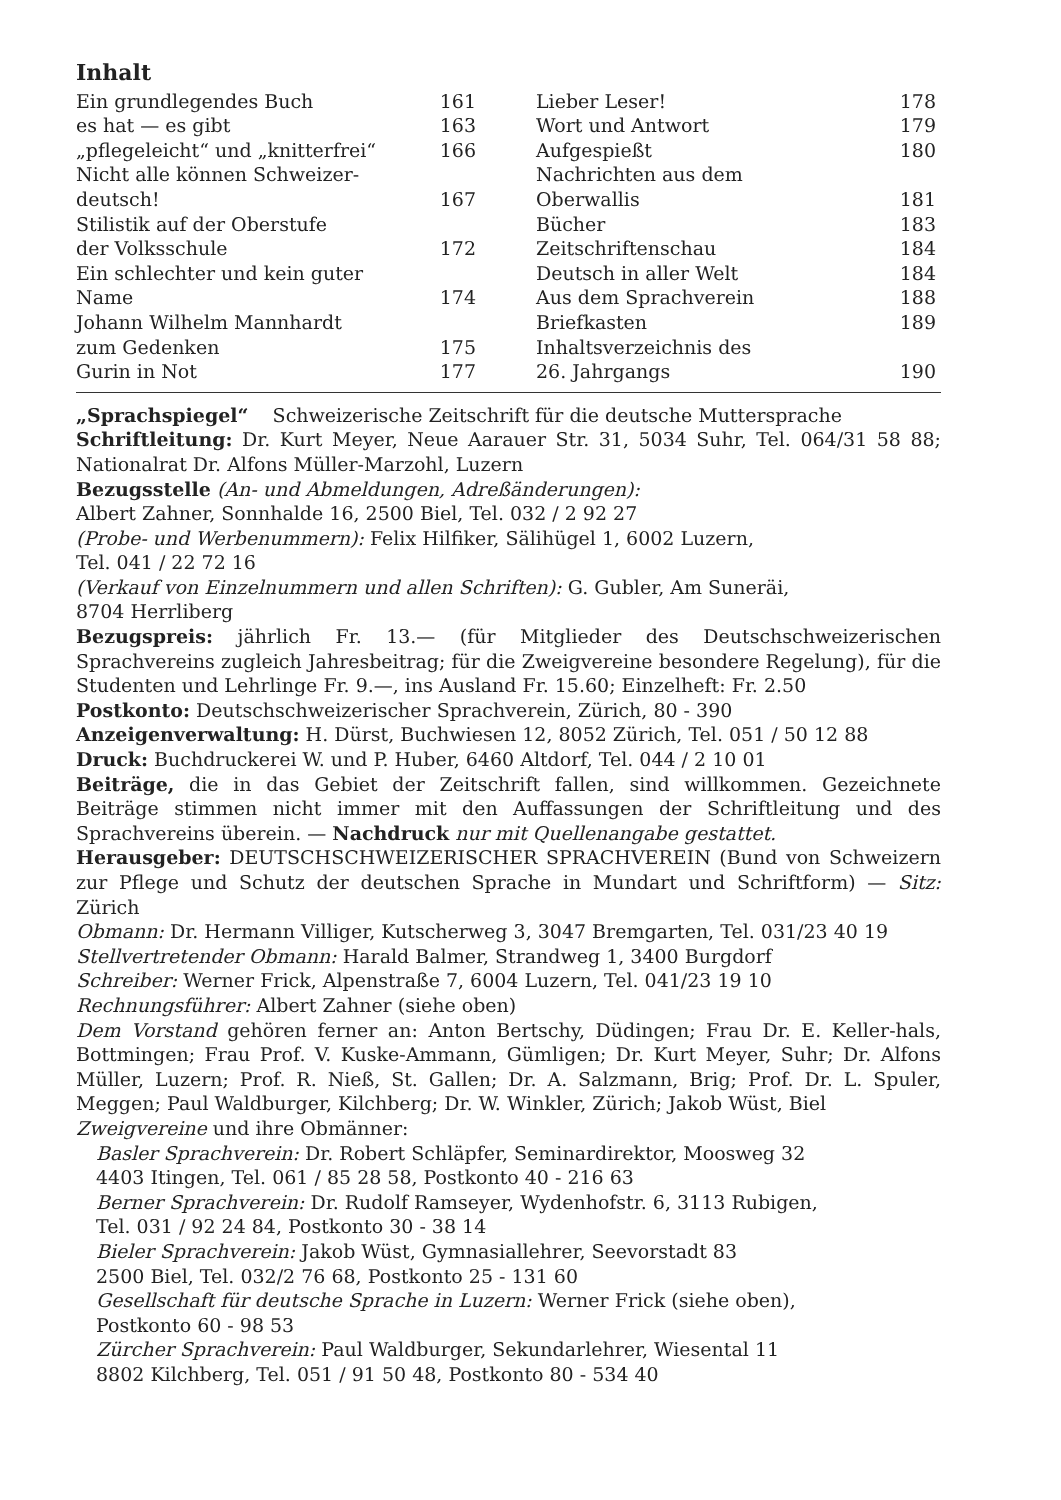Inhalt
| Ein grundlegendes Buch | 161 |
| es hat — es gibt | 163 |
| „pflegeleicht“ und „knitterfrei“ | 166 |
| Nicht alle können Schweizer- deutsch! | 167 |
| Stilistik auf der Oberstufe der Volksschule | 172 |
| Ein schlechter und kein guter Name | 174 |
| Johann Wilhelm Mannhardt zum Gedenken | 175 |
| Gurin in Not | 177 |
| Lieber Leser! | 178 |
| Wort und Antwort | 179 |
| Aufgespießt | 180 |
| Nachrichten aus dem Oberwallis | 181 |
| Bücher | 183 |
| Zeitschriftenschau | 184 |
| Deutsch in aller Welt | 184 |
| Aus dem Sprachverein | 188 |
| Briefkasten | 189 |
| Inhaltsverzeichnis des 26. Jahrgangs | 190 |
„Sprachspiegel“ Schweizerische Zeitschrift für die deutsche Muttersprache
Schriftleitung: Dr. Kurt Meyer, Neue Aarauer Str. 31, 5034 Suhr, Tel. 064/31 58 88; Nationalrat Dr. Alfons Müller-Marzohl, Luzern
Bezugsstelle (An- und Abmeldungen, Adreßänderungen):
Albert Zahner, Sonnhalde 16, 2500 Biel, Tel. 032 / 2 92 27
(Probe- und Werbenummern): Felix Hilfiker, Sälihügel 1, 6002 Luzern,
Tel. 041 / 22 72 16
(Verkauf von Einzelnummern und allen Schriften): G. Gubler, Am Suneräi,
8704 Herrliberg
Bezugspreis: jährlich Fr. 13.— (für Mitglieder des Deutschschweizerischen Sprachvereins zugleich Jahresbeitrag; für die Zweigvereine besondere Regelung), für die Studenten und Lehrlinge Fr. 9.—, ins Ausland Fr. 15.60; Einzelheft: Fr. 2.50
Postkonto: Deutschschweizerischer Sprachverein, Zürich, 80 - 390
Anzeigenverwaltung: H. Dürst, Buchwiesen 12, 8052 Zürich, Tel. 051 / 50 12 88
Druck: Buchdruckerei W. und P. Huber, 6460 Altdorf, Tel. 044 / 2 10 01
Beiträge, die in das Gebiet der Zeitschrift fallen, sind willkommen. Gezeichnete Beiträge stimmen nicht immer mit den Auffassungen der Schriftleitung und des Sprachvereins überein. — Nachdruck nur mit Quellenangabe gestattet.
Herausgeber: DEUTSCHSCHWEIZERISCHER SPRACHVEREIN (Bund von Schweizern zur Pflege und Schutz der deutschen Sprache in Mundart und Schriftform) — Sitz: Zürich
Obmann: Dr. Hermann Villiger, Kutscherweg 3, 3047 Bremgarten, Tel. 031/23 40 19
Stellvertretender Obmann: Harald Balmer, Strandweg 1, 3400 Burgdorf
Schreiber: Werner Frick, Alpenstraße 7, 6004 Luzern, Tel. 041/23 19 10
Rechnungsführer: Albert Zahner (siehe oben)
Dem Vorstand gehören ferner an: Anton Bertschy, Düdingen; Frau Dr. E. Keller-hals, Bottmingen; Frau Prof. V. Kuske-Ammann, Gümligen; Dr. Kurt Meyer, Suhr; Dr. Alfons Müller, Luzern; Prof. R. Nieß, St. Gallen; Dr. A. Salzmann, Brig; Prof. Dr. L. Spuler, Meggen; Paul Waldburger, Kilchberg; Dr. W. Winkler, Zürich; Jakob Wüst, Biel
Zweigvereine und ihre Obmänner:
Basler Sprachverein: Dr. Robert Schläpfer, Seminardirektor, Moosweg 32
4403 Itingen, Tel. 061 / 85 28 58, Postkonto 40 - 216 63
Berner Sprachverein: Dr. Rudolf Ramseyer, Wydenhofstr. 6, 3113 Rubigen,
Tel. 031 / 92 24 84, Postkonto 30 - 38 14
Bieler Sprachverein: Jakob Wüst, Gymnasiallehrer, Seevorstadt 83
2500 Biel, Tel. 032/2 76 68, Postkonto 25 - 131 60
Gesellschaft für deutsche Sprache in Luzern: Werner Frick (siehe oben),
Postkonto 60 - 98 53
Zürcher Sprachverein: Paul Waldburger, Sekundarlehrer, Wiesental 11
8802 Kilchberg, Tel. 051 / 91 50 48, Postkonto 80 - 534 40